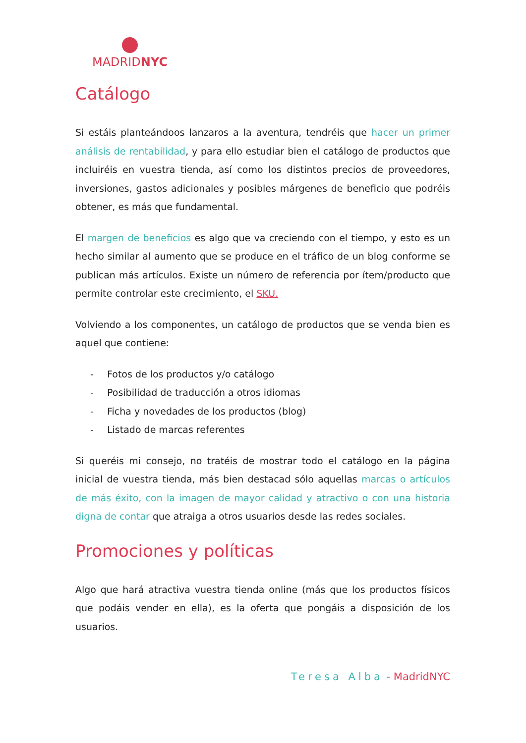MADRIDNYC
Catálogo
Si estáis planteándoos lanzaros a la aventura, tendréis que hacer un primer análisis de rentabilidad, y para ello estudiar bien el catálogo de productos que incluiréis en vuestra tienda, así como los distintos precios de proveedores, inversiones, gastos adicionales y posibles márgenes de beneficio que podréis obtener, es más que fundamental.
El margen de beneficios es algo que va creciendo con el tiempo, y esto es un hecho similar al aumento que se produce en el tráfico de un blog conforme se publican más artículos. Existe un número de referencia por ítem/producto que permite controlar este crecimiento, el SKU.
Volviendo a los componentes, un catálogo de productos que se venda bien es aquel que contiene:
- Fotos de los productos y/o catálogo
- Posibilidad de traducción a otros idiomas
- Ficha y novedades de los productos (blog)
- Listado de marcas referentes
Si queréis mi consejo, no tratéis de mostrar todo el catálogo en la página inicial de vuestra tienda, más bien destacad sólo aquellas marcas o artículos de más éxito, con la imagen de mayor calidad y atractivo o con una historia digna de contar que atraiga a otros usuarios desde las redes sociales.
Promociones y políticas
Algo que hará atractiva vuestra tienda online (más que los productos físicos que podáis vender en ella), es la oferta que pongáis a disposición de los usuarios.
Teresa Alba - MadridNYC